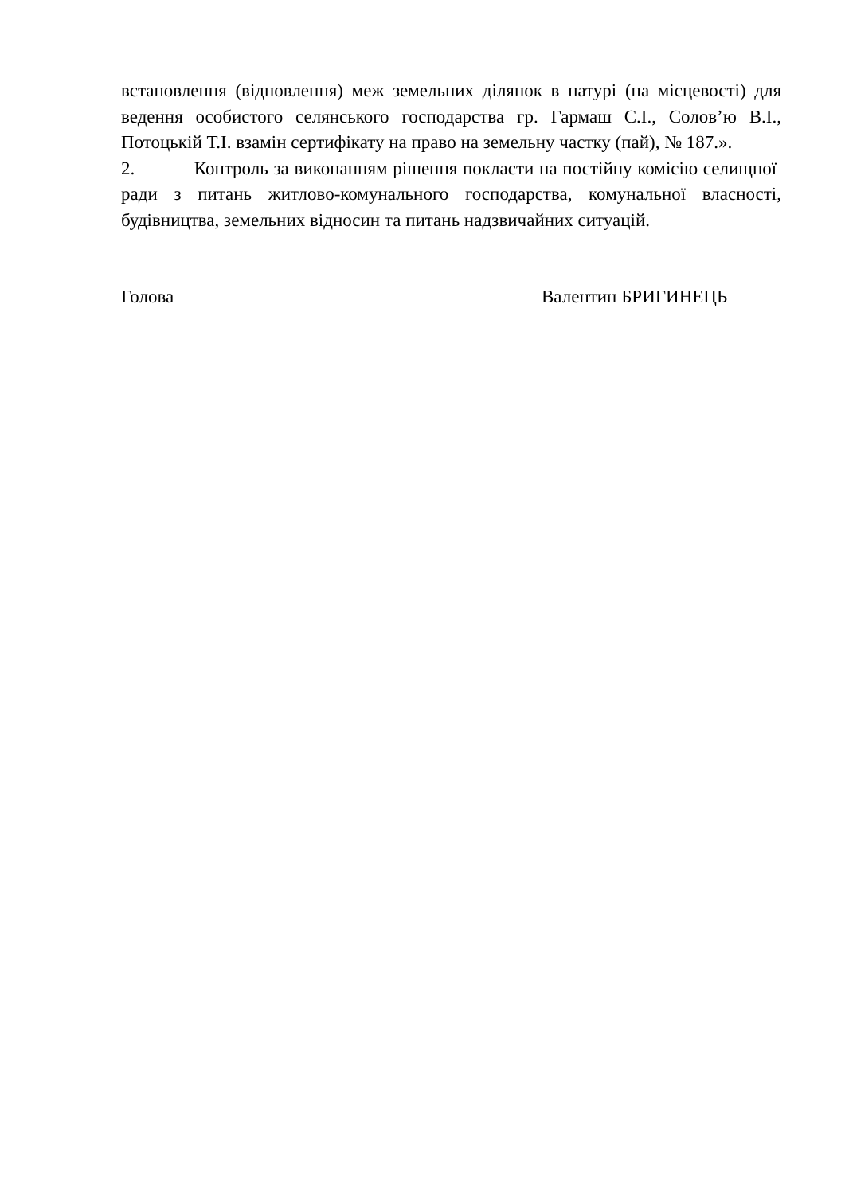встановлення (відновлення) меж земельних ділянок в натурі (на місцевості) для ведення особистого селянського господарства гр. Гармаш С.І., Солов’ю В.І., Потоцькій Т.І. взамін сертифікату на право на земельну частку (пай), № 187.».
2. Контроль за виконанням рішення покласти на постійну комісію селищної ради з питань житлово-комунального господарства, комунальної власності, будівництва, земельних відносин та питань надзвичайних ситуацій.
Голова Валентин БРИГИНЕЦЬ